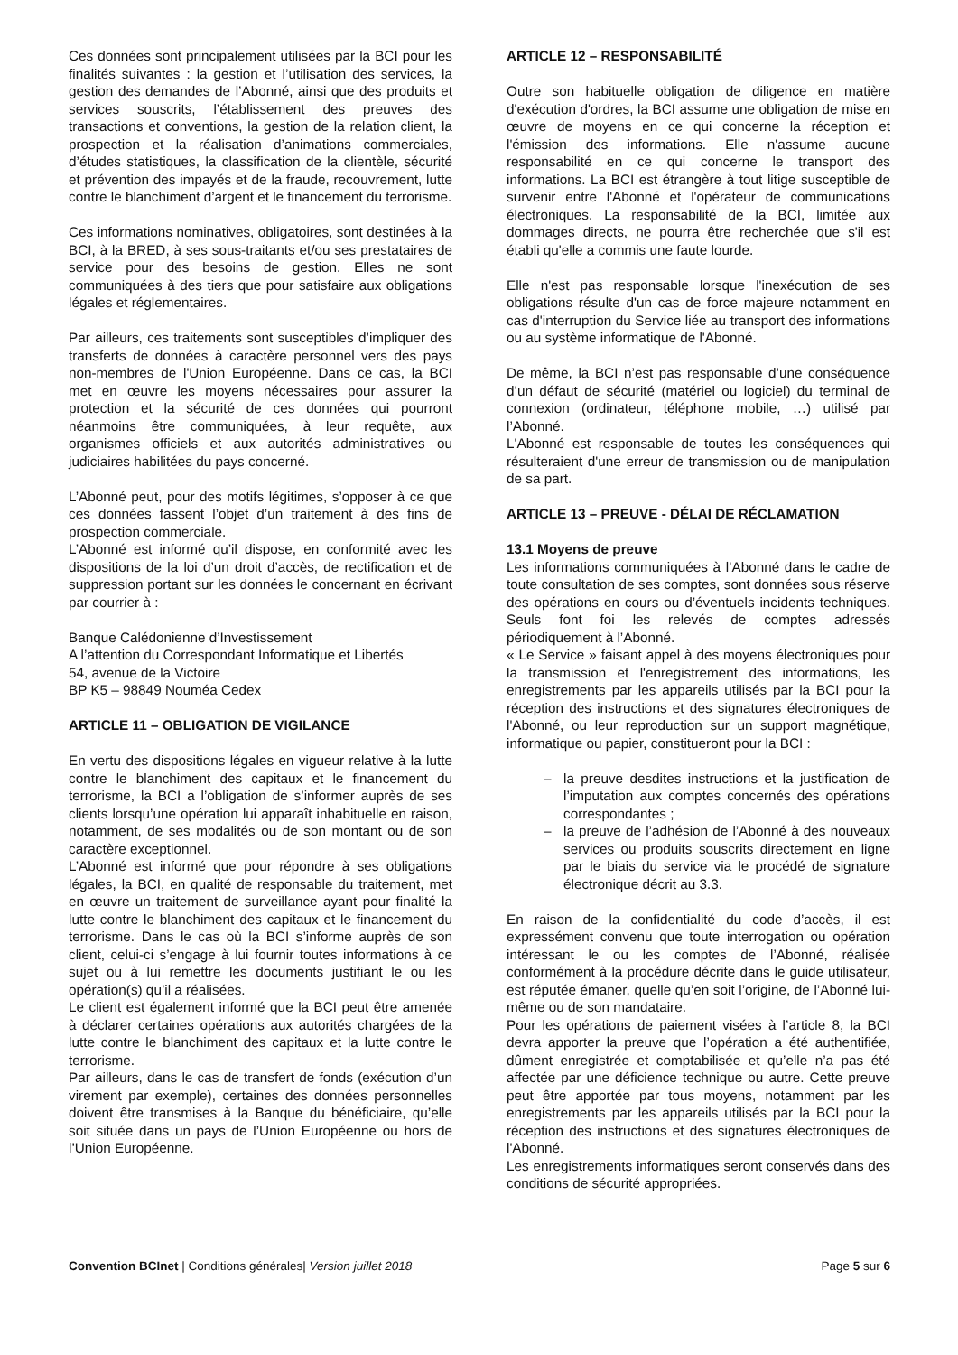Ces données sont principalement utilisées par la BCI pour les finalités suivantes : la gestion et l’utilisation des services, la gestion des demandes de l’Abonné, ainsi que des produits et services souscrits, l’établissement des preuves des transactions et conventions, la gestion de la relation client, la prospection et la réalisation d’animations commerciales, d’études statistiques, la classification de la clientèle, sécurité et prévention des impayés et de la fraude, recouvrement, lutte contre le blanchiment d’argent et le financement du terrorisme.
Ces informations nominatives, obligatoires, sont destinées à la BCI, à la BRED, à ses sous-traitants et/ou ses prestataires de service pour des besoins de gestion. Elles ne sont communiquées à des tiers que pour satisfaire aux obligations légales et réglementaires.
Par ailleurs, ces traitements sont susceptibles d’impliquer des transferts de données à caractère personnel vers des pays non-membres de l'Union Européenne. Dans ce cas, la BCI met en œuvre les moyens nécessaires pour assurer la protection et la sécurité de ces données qui pourront néanmoins être communiquées, à leur requête, aux organismes officiels et aux autorités administratives ou judiciaires habilitées du pays concerné.
L’Abonné peut, pour des motifs légitimes, s’opposer à ce que ces données fassent l’objet d’un traitement à des fins de prospection commerciale.
L’Abonné est informé qu’il dispose, en conformité avec les dispositions de la loi d’un droit d’accès, de rectification et de suppression portant sur les données le concernant en écrivant par courrier à :
Banque Calédonienne d’Investissement
A l’attention du Correspondant Informatique et Libertés
54, avenue de la Victoire
BP K5 – 98849 Nouméa Cedex
ARTICLE 11 – OBLIGATION DE VIGILANCE
En vertu des dispositions légales en vigueur relative à la lutte contre le blanchiment des capitaux et le financement du terrorisme, la BCI a l’obligation de s’informer auprès de ses clients lorsqu’une opération lui apparaît inhabituelle en raison, notamment, de ses modalités ou de son montant ou de son caractère exceptionnel.
L’Abonné est informé que pour répondre à ses obligations légales, la BCI, en qualité de responsable du traitement, met en œuvre un traitement de surveillance ayant pour finalité la lutte contre le blanchiment des capitaux et le financement du terrorisme. Dans le cas où la BCI s’informe auprès de son client, celui-ci s’engage à lui fournir toutes informations à ce sujet ou à lui remettre les documents justifiant le ou les opération(s) qu’il a réalisées.
Le client est également informé que la BCI peut être amenée à déclarer certaines opérations aux autorités chargées de la lutte contre le blanchiment des capitaux et la lutte contre le terrorisme.
Par ailleurs, dans le cas de transfert de fonds (exécution d’un virement par exemple), certaines des données personnelles doivent être transmises à la Banque du bénéficiaire, qu’elle soit située dans un pays de l’Union Européenne ou hors de l’Union Européenne.
ARTICLE 12 – RESPONSABILITÉ
Outre son habituelle obligation de diligence en matière d'exécution d'ordres, la BCI assume une obligation de mise en œuvre de moyens en ce qui concerne la réception et l'émission des informations. Elle n'assume aucune responsabilité en ce qui concerne le transport des informations. La BCI est étrangère à tout litige susceptible de survenir entre l'Abonné et l'opérateur de communications électroniques. La responsabilité de la BCI, limitée aux dommages directs, ne pourra être recherchée que s'il est établi qu'elle a commis une faute lourde.
Elle n'est pas responsable lorsque l'inexécution de ses obligations résulte d'un cas de force majeure notamment en cas d'interruption du Service liée au transport des informations ou au système informatique de l'Abonné.
De même, la BCI n’est pas responsable d’une conséquence d’un défaut de sécurité (matériel ou logiciel) du terminal de connexion (ordinateur, téléphone mobile, …) utilisé par l’Abonné.
L'Abonné est responsable de toutes les conséquences qui résulteraient d'une erreur de transmission ou de manipulation de sa part.
ARTICLE 13 – PREUVE - DÉLAI DE RÉCLAMATION
13.1 Moyens de preuve
Les informations communiquées à l’Abonné dans le cadre de toute consultation de ses comptes, sont données sous réserve des opérations en cours ou d’éventuels incidents techniques. Seuls font foi les relevés de comptes adressés périodiquement à l’Abonné.
« Le Service » faisant appel à des moyens électroniques pour la transmission et l'enregistrement des informations, les enregistrements par les appareils utilisés par la BCI pour la réception des instructions et des signatures électroniques de l'Abonné, ou leur reproduction sur un support magnétique, informatique ou papier, constitueront pour la BCI :
– la preuve desdites instructions et la justification de l’imputation aux comptes concernés des opérations correspondantes ;
– la preuve de l’adhésion de l’Abonné à des nouveaux services ou produits souscrits directement en ligne par le biais du service via le procédé de signature électronique décrit au 3.3.
En raison de la confidentialité du code d’accès, il est expressément convenu que toute interrogation ou opération intéressant le ou les comptes de l’Abonné, réalisée conformément à la procédure décrite dans le guide utilisateur, est réputée émaner, quelle qu’en soit l’origine, de l’Abonné lui-même ou de son mandataire.
Pour les opérations de paiement visées à l’article 8, la BCI devra apporter la preuve que l’opération a été authentifiée, dûment enregistrée et comptabilisée et qu’elle n’a pas été affectée par une déficience technique ou autre. Cette preuve peut être apportée par tous moyens, notamment par les enregistrements par les appareils utilisés par la BCI pour la réception des instructions et des signatures électroniques de l'Abonné.
Les enregistrements informatiques seront conservés dans des conditions de sécurité appropriées.
Convention BCInet | Conditions générales| Version juillet 2018
Page 5 sur 6